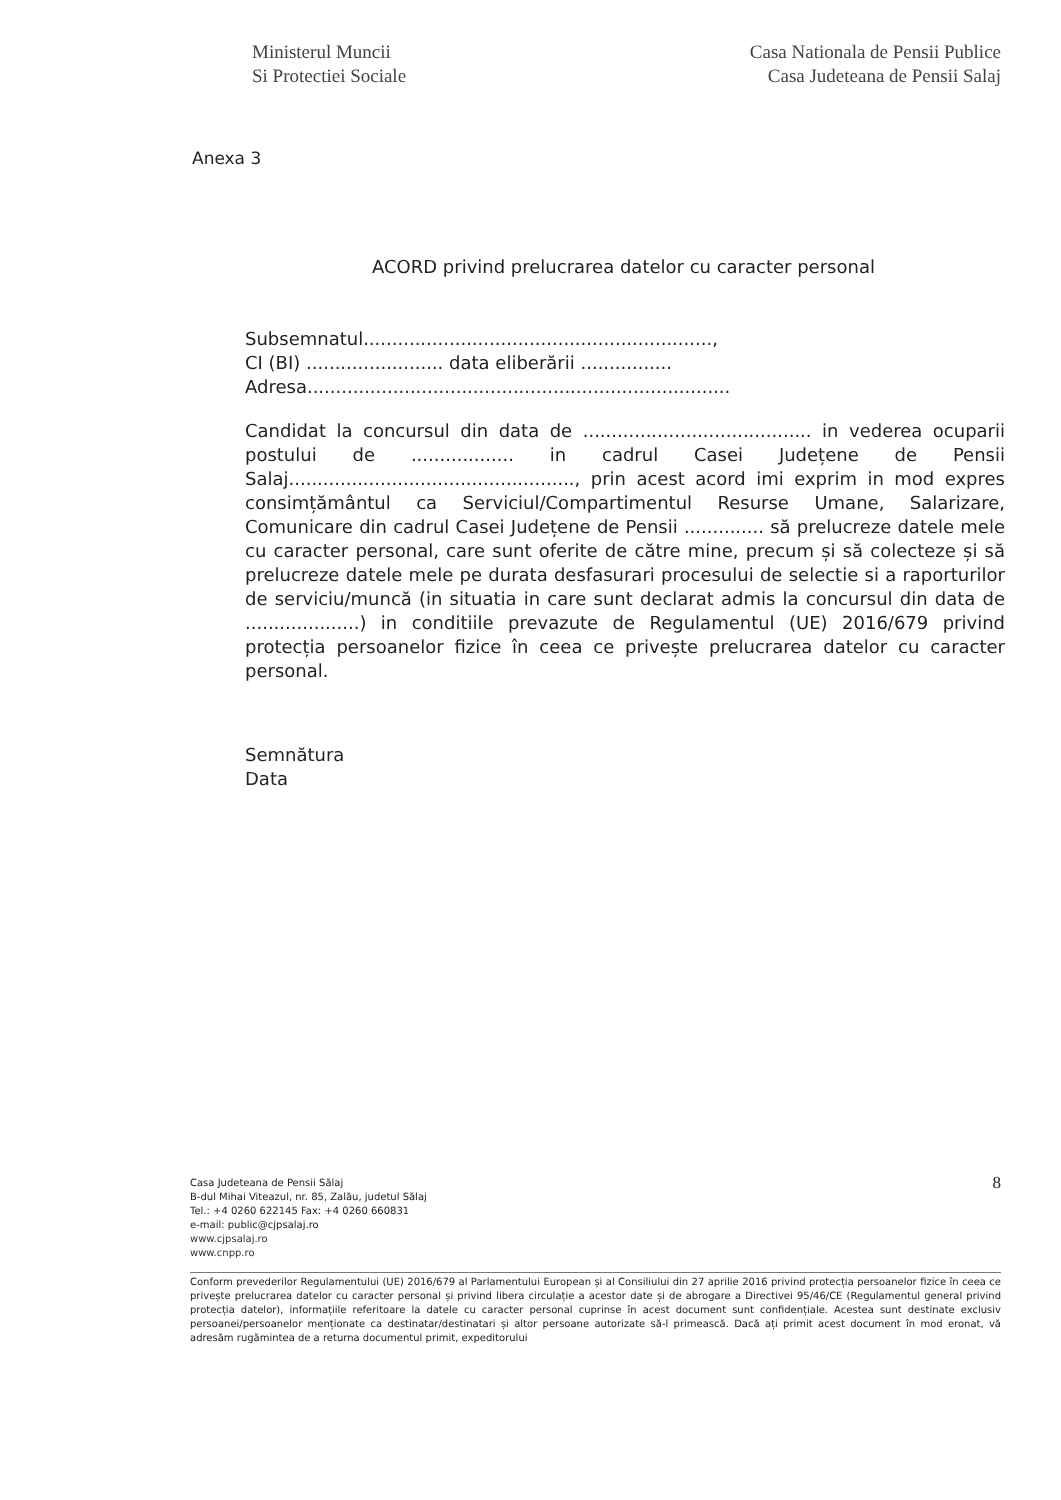Ministerul Muncii
Si Protectiei Sociale
Casa Nationala de Pensii Publice
Casa Judeteana de Pensii Salaj
Anexa 3
ACORD privind prelucrarea datelor cu caracter personal
Subsemnatul.............................................................,
CI (BI) ........................ data eliberării ................
Adresa..........................................................................
Candidat la concursul din data de ........................................ in vederea ocuparii postului de .................. in cadrul Casei Județene de Pensii Salaj.................................................., prin acest acord imi exprim in mod expres consimțământul ca Serviciul/Compartimentul Resurse Umane, Salarizare, Comunicare din cadrul Casei Județene de Pensii .............. să prelucreze datele mele cu caracter personal, care sunt oferite de către mine, precum și să colecteze și să prelucreze datele mele pe durata desfasurari procesului de selectie si a raporturilor de serviciu/muncă (in situatia in care sunt declarat admis la concursul din data de ....................) in conditiile prevazute de Regulamentul (UE) 2016/679 privind protecția persoanelor fizice în ceea ce privește prelucrarea datelor cu caracter personal.
Semnătura
Data
Casa Judeteana de Pensii Sălaj
B-dul Mihai Viteazul, nr. 85, Zalău, judetul Sălaj
Tel.: +4 0260 622145 Fax: +4 0260 660831
e-mail: public@cjpsalaj.ro
www.cjpsalaj.ro
www.cnpp.ro
8
Conform prevederilor Regulamentului (UE) 2016/679 al Parlamentului European și al Consiliului din 27 aprilie 2016 privind protecția persoanelor fizice în ceea ce privește prelucrarea datelor cu caracter personal și privind libera circulație a acestor date și de abrogare a Directivei 95/46/CE (Regulamentul general privind protecția datelor), informațiile referitoare la datele cu caracter personal cuprinse în acest document sunt confidențiale. Acestea sunt destinate exclusiv persoanei/persoanelor menționate ca destinatar/destinatari și altor persoane autorizate să-l primească. Dacă ați primit acest document în mod eronat, vă adresăm rugămintea de a returna documentul primit, expeditorului